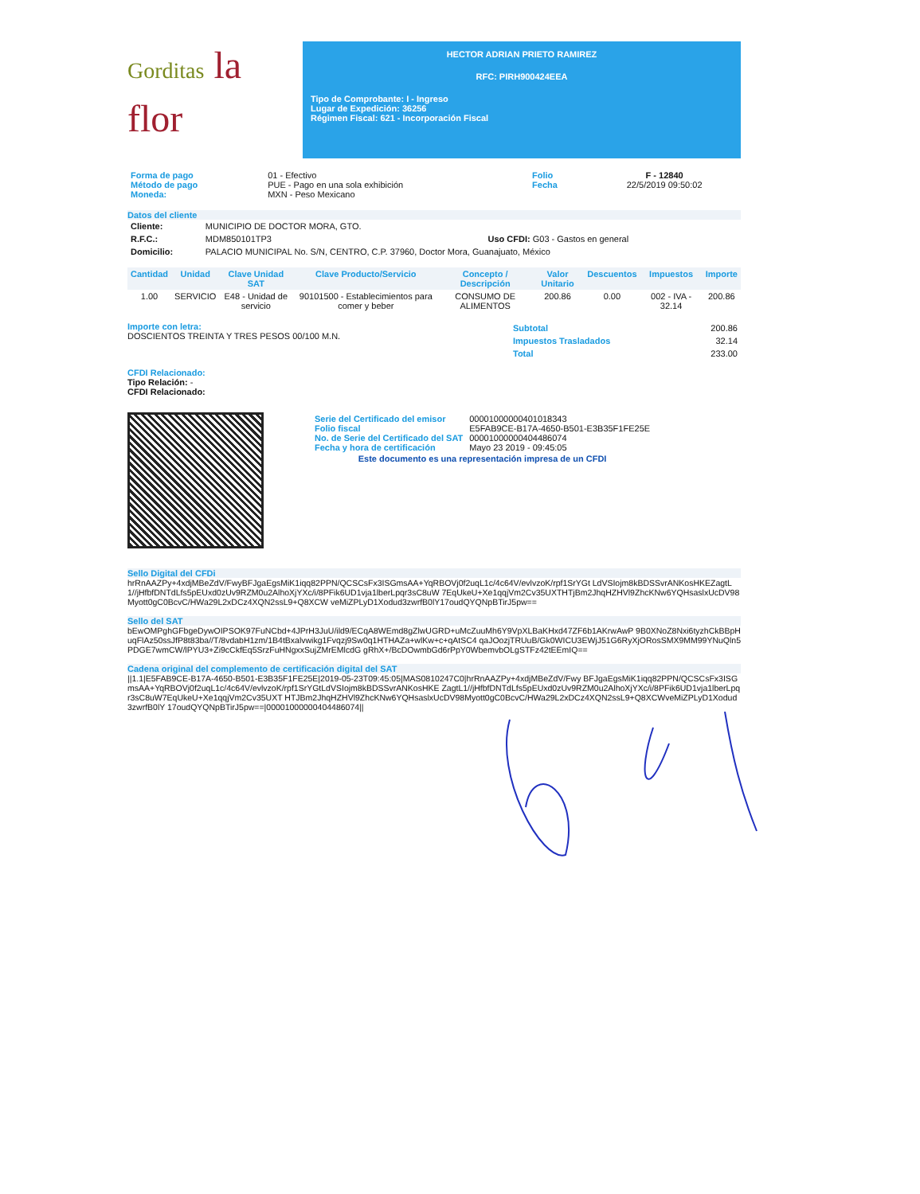Gorditas la
flor
HECTOR ADRIAN PRIETO RAMIREZ
RFC: PIRH900424EEA
Tipo de Comprobante: I - Ingreso
Lugar de Expedición: 36256
Régimen Fiscal: 621 - Incorporación Fiscal
| Forma de pago Método de pago Moneda: | 01 - Efectivo PUE - Pago en una sola exhibición MXN - Peso Mexicano | Folio Fecha | F - 12840 22/5/2019 09:50:02 |
Datos del cliente
| Cliente: | MUNICIPIO DE DOCTOR MORA, GTO. | |
| R.F.C.: | MDM850101TP3 | Uso CFDI: G03 - Gastos en general |
| Domicilio: | PALACIO MUNICIPAL No. S/N, CENTRO, C.P. 37960, Doctor Mora, Guanajuato, México | |
| Cantidad | Unidad | Clave Unidad SAT | Clave Producto/Servicio | Concepto / Descripción | Valor Unitario | Descuentos | Impuestos | Importe |
| --- | --- | --- | --- | --- | --- | --- | --- | --- |
| 1.00 | SERVICIO | E48 - Unidad de servicio | 90101500 - Establecimientos para comer y beber | CONSUMO DE ALIMENTOS | 200.86 | 0.00 | 002 - IVA - 32.14 | 200.86 |
Importe con letra:
DOSCIENTOS TREINTA Y TRES PESOS 00/100 M.N.
| Subtotal | 200.86 |
| Impuestos Trasladados | 32.14 |
| Total | 233.00 |
CFDI Relacionado:
Tipo Relación: -
CFDI Relacionado:
| Serie del Certificado del emisor Folio fiscal No. de Serie del Certificado del SAT Fecha y hora de certificación | 00001000000401018343 E5FAB9CE-B17A-4650-B501-E3B35F1FE25E 00001000000404486074 Mayo 23 2019 - 09:45:05 |
Este documento es una representación impresa de un CFDI
Sello Digital del CFDi
hrRnAAZPy+4xdjMBeZdV/FwyBFJgaEgsMiK1iqq82PPN/QCSCsFx3ISGmsAA+YqRBOVj0f2uqL1c/4c64V/evlvzoK/rpf1SrYGt LdVSIojm8kBDSSvrANKosHKEZagtL1//jHfbfDNTdLfs5pEUxd0zUv9RZM0u2AlhoXjYXc/i/8PFik6UD1vja1lberLpqr3sC8uW 7EqUkeU+Xe1qqjVm2Cv35UXTHTjBm2JhqHZHVl9ZhcKNw6YQHsaslxUcDV98Myott0gC0BcvC/HWa29L2xDCz4XQN2ssL9+Q8XCW veMiZPLyD1Xodud3zwrfB0lY17oudQYQNpBTirJ5pw==
Sello del SAT
bEwOMPghGFbgeDywOIPSOK97FuNCbd+4JPrH3JuU/ild9/ECqA8WEmd8gZlwUGRD+uMcZuuMh6Y9VpXLBaKHxd47ZF6b1AKrwAwP 9B0XNoZ8Nxi6tyzhCkBBpHuqFlAz50ssJfP8t83ba//T/8vdabH1zm/1B4tBxalvwikg1Fvqzj9Sw0q1HTHAZa+wlKw+c+qAtSC4 qaJOozjTRUuB/Gk0WICU3EWjJ51G6RyXjORosSMX9MM99YNuQln5PDGE7wmCW/lPYU3+Zi9cCkfEq5SrzFuHNgxxSujZMrEMlcdG gRhX+/BcDOwmbGd6rPpY0WbemvbOLgSTFz42tEEmIQ==
Cadena original del complemento de certificación digital del SAT
||1.1|E5FAB9CE-B17A-4650-B501-E3B35F1FE25E|2019-05-23T09:45:05|MAS0810247C0|hrRnAAZPy+4xdjMBeZdV/Fwy BFJgaEgsMiK1iqq82PPN/QCSCsFx3ISGmsAA+YqRBOVj0f2uqL1c/4c64V/evlvzoK/rpf1SrYGtLdVSIojm8kBDSSvrANKosHKE ZagtL1//jHfbfDNTdLfs5pEUxd0zUv9RZM0u2AlhoXjYXc/i/8PFik6UD1vja1lberLpqr3sC8uW7EqUkeU+Xe1qqjVm2Cv35UXT HTJBm2JhqHZHVl9ZhcKNw6YQHsaslxUcDV98Myott0gC0BcvC/HWa29L2xDCz4XQN2ssL9+Q8XCWveMiZPLyD1Xodud3zwrfB0lY 17oudQYQNpBTirJ5pw==|00001000000404486074||